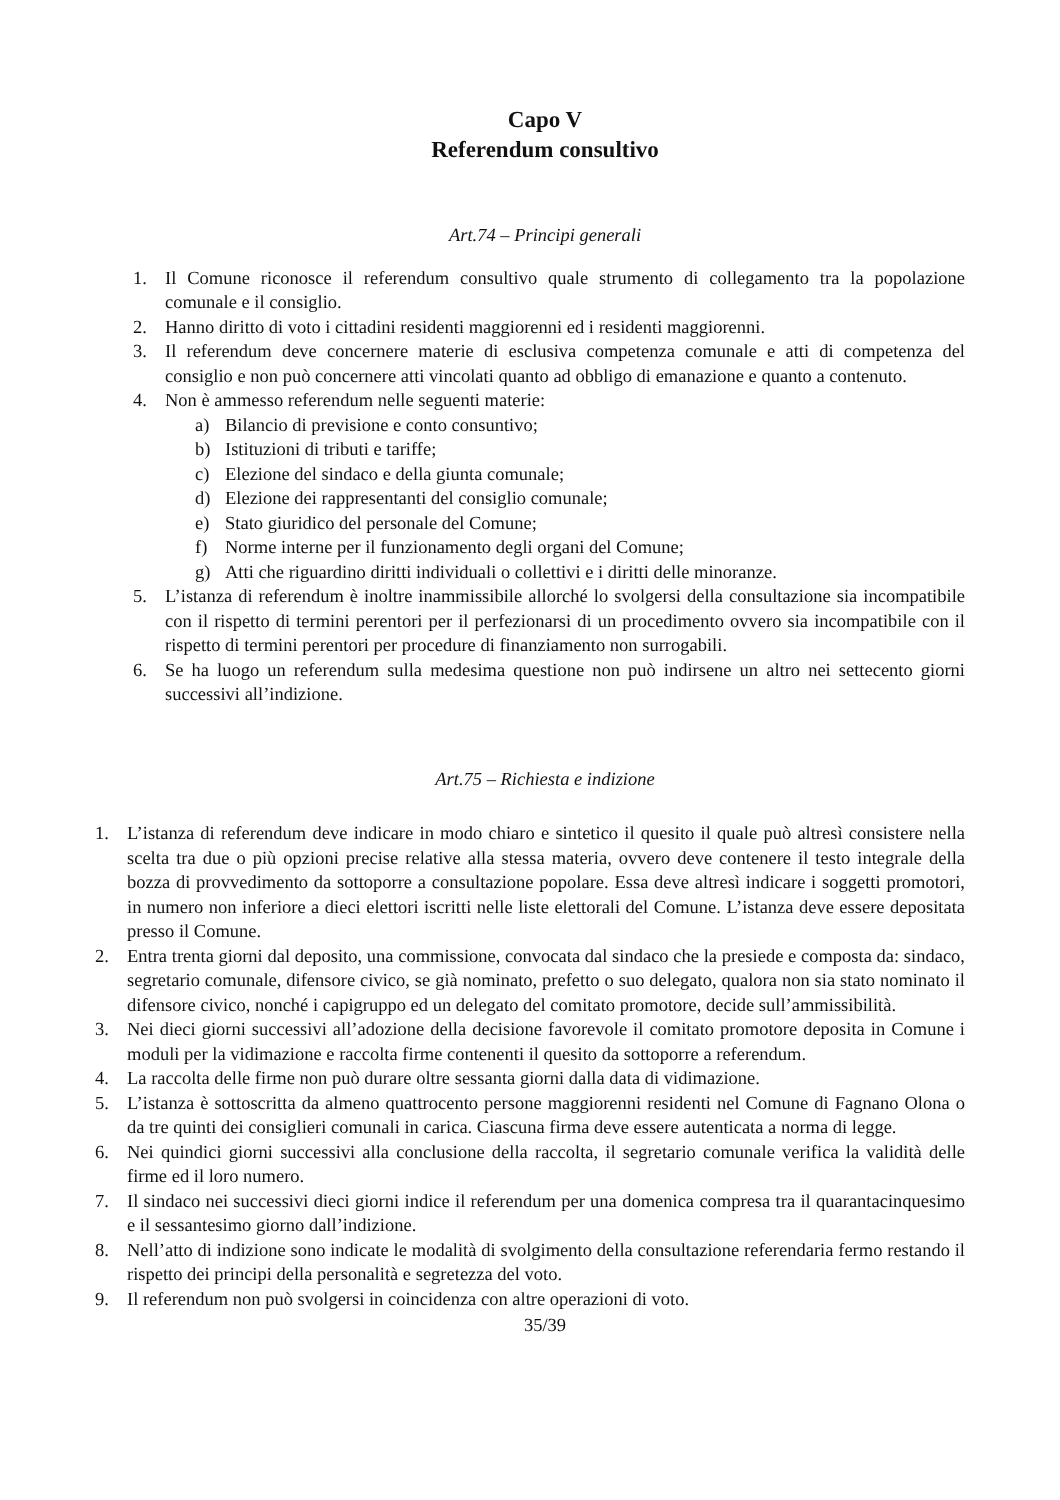Capo V
Referendum consultivo
Art.74 – Principi generali
1. Il Comune riconosce il referendum consultivo quale strumento di collegamento tra la popolazione comunale e il consiglio.
2. Hanno diritto di voto i cittadini residenti maggiorenni ed i residenti maggiorenni.
3. Il referendum deve concernere materie di esclusiva competenza comunale e atti di competenza del consiglio e non può concernere atti vincolati quanto ad obbligo di emanazione e quanto a contenuto.
4. Non è ammesso referendum nelle seguenti materie:
a) Bilancio di previsione e conto consuntivo;
b) Istituzioni di tributi e tariffe;
c) Elezione del sindaco e della giunta comunale;
d) Elezione dei rappresentanti del consiglio comunale;
e) Stato giuridico del personale del Comune;
f) Norme interne per il funzionamento degli organi del Comune;
g) Atti che riguardino diritti individuali o collettivi e i diritti delle minoranze.
5. L’istanza di referendum è inoltre inammissibile allorché lo svolgersi della consultazione sia incompatibile con il rispetto di termini perentori per il perfezionarsi di un procedimento ovvero sia incompatibile con il rispetto di termini perentori per procedure di finanziamento non surrogabili.
6. Se ha luogo un referendum sulla medesima questione non può indirsene un altro nei settecento giorni successivi all’indizione.
Art.75 – Richiesta e indizione
1. L’istanza di referendum deve indicare in modo chiaro e sintetico il quesito il quale può altresì consistere nella scelta tra due o più opzioni precise relative alla stessa materia, ovvero deve contenere il testo integrale della bozza di provvedimento da sottoporre a consultazione popolare. Essa deve altresì indicare i soggetti promotori, in numero non inferiore a dieci elettori iscritti nelle liste elettorali del Comune. L’istanza deve essere depositata presso il Comune.
2. Entra trenta giorni dal deposito, una commissione, convocata dal sindaco che la presiede e composta da: sindaco, segretario comunale, difensore civico, se già nominato, prefetto o suo delegato, qualora non sia stato nominato il difensore civico, nonché i capigruppo ed un delegato del comitato promotore, decide sull’ammissibilità.
3. Nei dieci giorni successivi all’adozione della decisione favorevole il comitato promotore deposita in Comune i moduli per la vidimazione e raccolta firme contenenti il quesito da sottoporre a referendum.
4. La raccolta delle firme non può durare oltre sessanta giorni dalla data di vidimazione.
5. L’istanza è sottoscritta da almeno quattrocento persone maggiorenni residenti nel Comune di Fagnano Olona o da tre quinti dei consiglieri comunali in carica. Ciascuna firma deve essere autenticata a norma di legge.
6. Nei quindici giorni successivi alla conclusione della raccolta, il segretario comunale verifica la validità delle firme ed il loro numero.
7. Il sindaco nei successivi dieci giorni indice il referendum per una domenica compresa tra il quarantacinquesimo e il sessantesimo giorno dall’indizione.
8. Nell’atto di indizione sono indicate le modalità di svolgimento della consultazione referendaria fermo restando il rispetto dei principi della personalità e segretezza del voto.
9. Il referendum non può svolgersi in coincidenza con altre operazioni di voto.
35/39